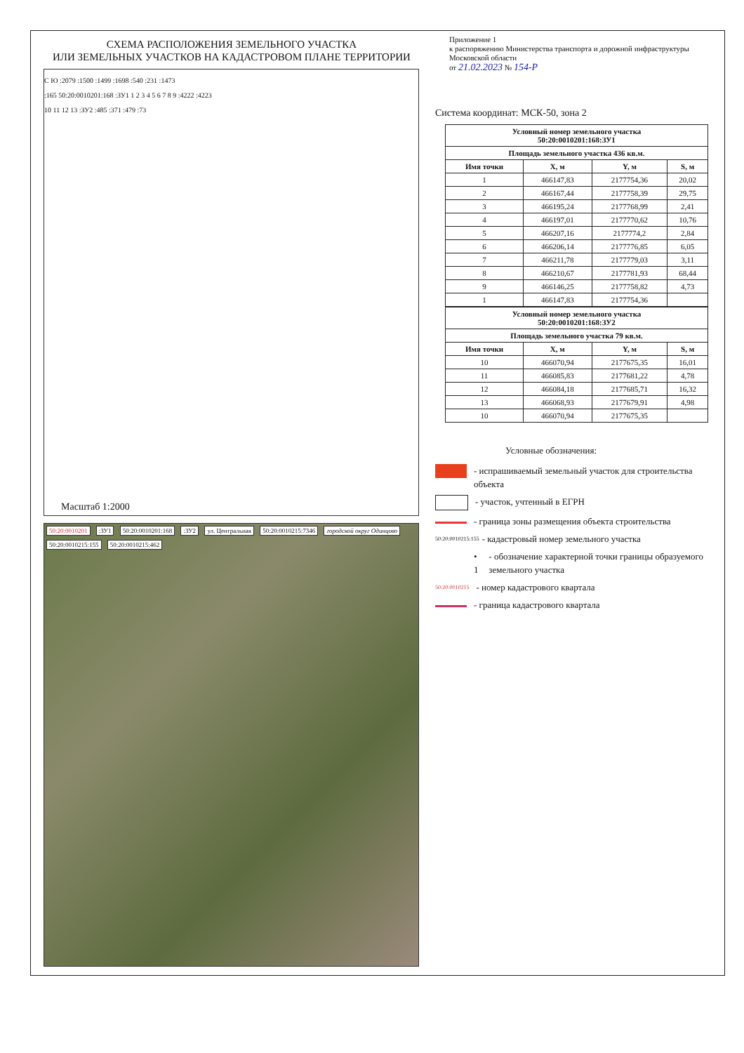СХЕМА РАСПОЛОЖЕНИЯ ЗЕМЕЛЬНОГО УЧАСТКА
ИЛИ ЗЕМЕЛЬНЫХ УЧАСТКОВ НА КАДАСТРОВОМ ПЛАНЕ ТЕРРИТОРИИ
С Ю :2079 :1500 :1499 :1698 :540 :231 :1473
:165 50:20:0010201:168 :ЗУ1 1 2 3 4 5 6 7 8 9 :4222 :4223
10 11 12 13 :ЗУ2 :485 :371 :479 :73
Масштаб 1:2000
50:20:0010201 :ЗУ1 50:20:0010201:168 :ЗУ2 ул. Центральная 50:20:0010215:7346 городской округ Одинцово 50:20:0010215:155 50:20:0010215:462
Приложение 1
к распоряжению Министерства транспорта и дорожной инфраструктуры Московской области
от 21.02.2023 № 154-Р
Система координат: МСК-50, зона 2
| Условный номер земельного участка 50:20:0010201:168:ЗУ1 | | | |
| --- | --- | --- | --- |
| Площадь земельного участка 436 кв.м. | | | |
| Имя точки | X, м | Y, м | S, м |
| 1 | 466147,83 | 2177754,36 | 20,02 |
| 2 | 466167,44 | 2177758,39 | 29,75 |
| 3 | 466195,24 | 2177768,99 | 2,41 |
| 4 | 466197,01 | 2177770,62 | 10,76 |
| 5 | 466207,16 | 2177774,2 | 2,84 |
| 6 | 466206,14 | 2177776,85 | 6,05 |
| 7 | 466211,78 | 2177779,03 | 3,11 |
| 8 | 466210,67 | 2177781,93 | 68,44 |
| 9 | 466146,25 | 2177758,82 | 4,73 |
| 1 | 466147,83 | 2177754,36 | |
| Условный номер земельного участка 50:20:0010201:168:ЗУ2 | | | |
| --- | --- | --- | --- |
| Площадь земельного участка 79 кв.м. | | | |
| Имя точки | X, м | Y, м | S, м |
| 10 | 466070,94 | 2177675,35 | 16,01 |
| 11 | 466085,83 | 2177681,22 | 4,78 |
| 12 | 466084,18 | 2177685,71 | 16,32 |
| 13 | 466068,93 | 2177679,91 | 4,98 |
| 10 | 466070,94 | 2177675,35 | |
Условные обозначения:
- испрашиваемый земельный участок для строительства объекта
- участок, учтенный в ЕГРН
- граница зоны размещения объекта строительства
50:20:0010215:155 - кадастровый номер земельного участка
• 1 - обозначение характерной точки границы образуемого земельного участка
50:20:0010215 - номер кадастрового квартала
- граница кадастрового квартала